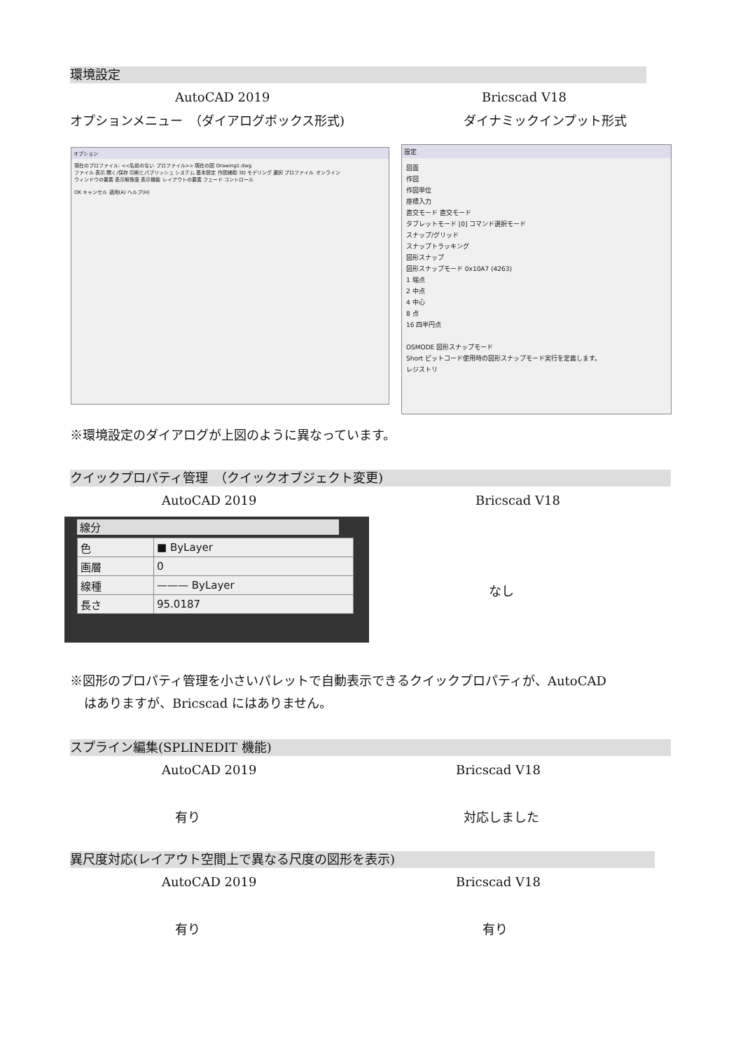環境設定
AutoCAD 2019 Bricscad V18
オプションメニュー　（ダイアログボックス形式) ダイナミックインプット形式
オプション
現在のプロファイル: <<名前のない プロファイル>> 現在の図 Drawing1.dwg
ファイル 表示 開く/保存 印刷とパブリッシュ システム 基本設定 作図補助 3D モデリング 選択 プロファイル オンライン
ウィンドウの要素 表示解像度 表示機能 レイアウトの要素 フェード コントロール
OK キャンセル 適用(A) ヘルプ(H)
設定
図面
作図
作図単位
座標入力
直交モード 直交モード
タブレットモード [0] コマンド選択モード
スナップ/グリッド
スナップトラッキング
図形スナップ
図形スナップモード 0x10A7 (4263)
1 端点
2 中点
4 中心
8 点
16 四半円点
OSMODE 図形スナップモード
Short ピットコード使用時の図形スナップモード実行を定義します。
レジストリ
※環境設定のダイアログが上図のように異なっています。
クイックプロパティ管理　（クイックオブジェクト変更)
AutoCAD 2019 Bricscad V18
線分
| 色 | ■ ByLayer |
| 画層 | 0 |
| 線種 | ——— ByLayer |
| 長さ | 95.0187 |
なし
※図形のプロパティ管理を小さいパレットで自動表示できるクイックプロパティが、AutoCAD
はありますが、Bricscad にはありません。
スプライン編集(SPLINEDIT 機能)
AutoCAD 2019 Bricscad V18
有り 対応しました
異尺度対応(レイアウト空間上で異なる尺度の図形を表示)
AutoCAD 2019 Bricscad V18
有り 有り